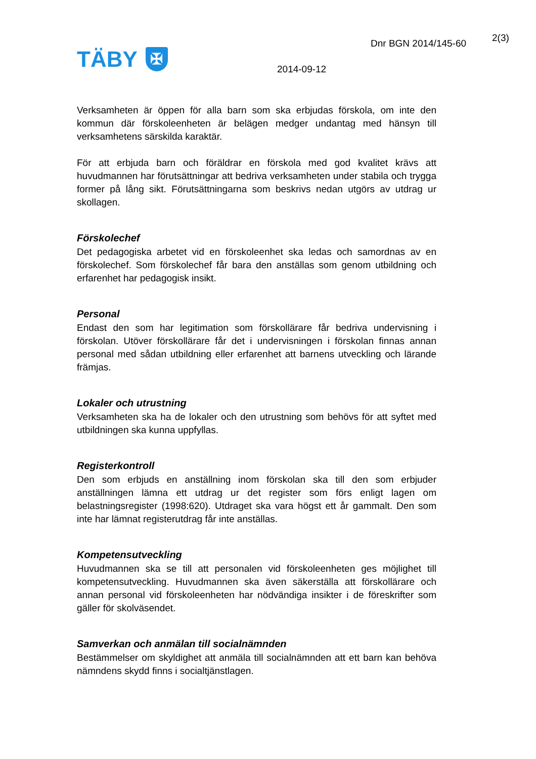TÄBY
✠
2(3)
Dnr BGN 2014/145-60
2014-09-12
Verksamheten är öppen för alla barn som ska erbjudas förskola, om inte den kommun där förskoleenheten är belägen medger undantag med hänsyn till verksamhetens särskilda karaktär.
För att erbjuda barn och föräldrar en förskola med god kvalitet krävs att huvudmannen har förutsättningar att bedriva verksamheten under stabila och trygga former på lång sikt. Förutsättningarna som beskrivs nedan utgörs av utdrag ur skollagen.
Förskolechef
Det pedagogiska arbetet vid en förskoleenhet ska ledas och samordnas av en förskolechef. Som förskolechef får bara den anställas som genom utbildning och erfarenhet har pedagogisk insikt.
Personal
Endast den som har legitimation som förskollärare får bedriva undervisning i förskolan. Utöver förskollärare får det i undervisningen i förskolan finnas annan personal med sådan utbildning eller erfarenhet att barnens utveckling och lärande främjas.
Lokaler och utrustning
Verksamheten ska ha de lokaler och den utrustning som behövs för att syftet med utbildningen ska kunna uppfyllas.
Registerkontroll
Den som erbjuds en anställning inom förskolan ska till den som erbjuder anställningen lämna ett utdrag ur det register som förs enligt lagen om belastningsregister (1998:620). Utdraget ska vara högst ett år gammalt. Den som inte har lämnat registerutdrag får inte anställas.
Kompetensutveckling
Huvudmannen ska se till att personalen vid förskoleenheten ges möjlighet till kompetensutveckling. Huvudmannen ska även säkerställa att förskollärare och annan personal vid förskoleenheten har nödvändiga insikter i de föreskrifter som gäller för skolväsendet.
Samverkan och anmälan till socialnämnden
Bestämmelser om skyldighet att anmäla till socialnämnden att ett barn kan behöva nämndens skydd finns i socialtjänstlagen.